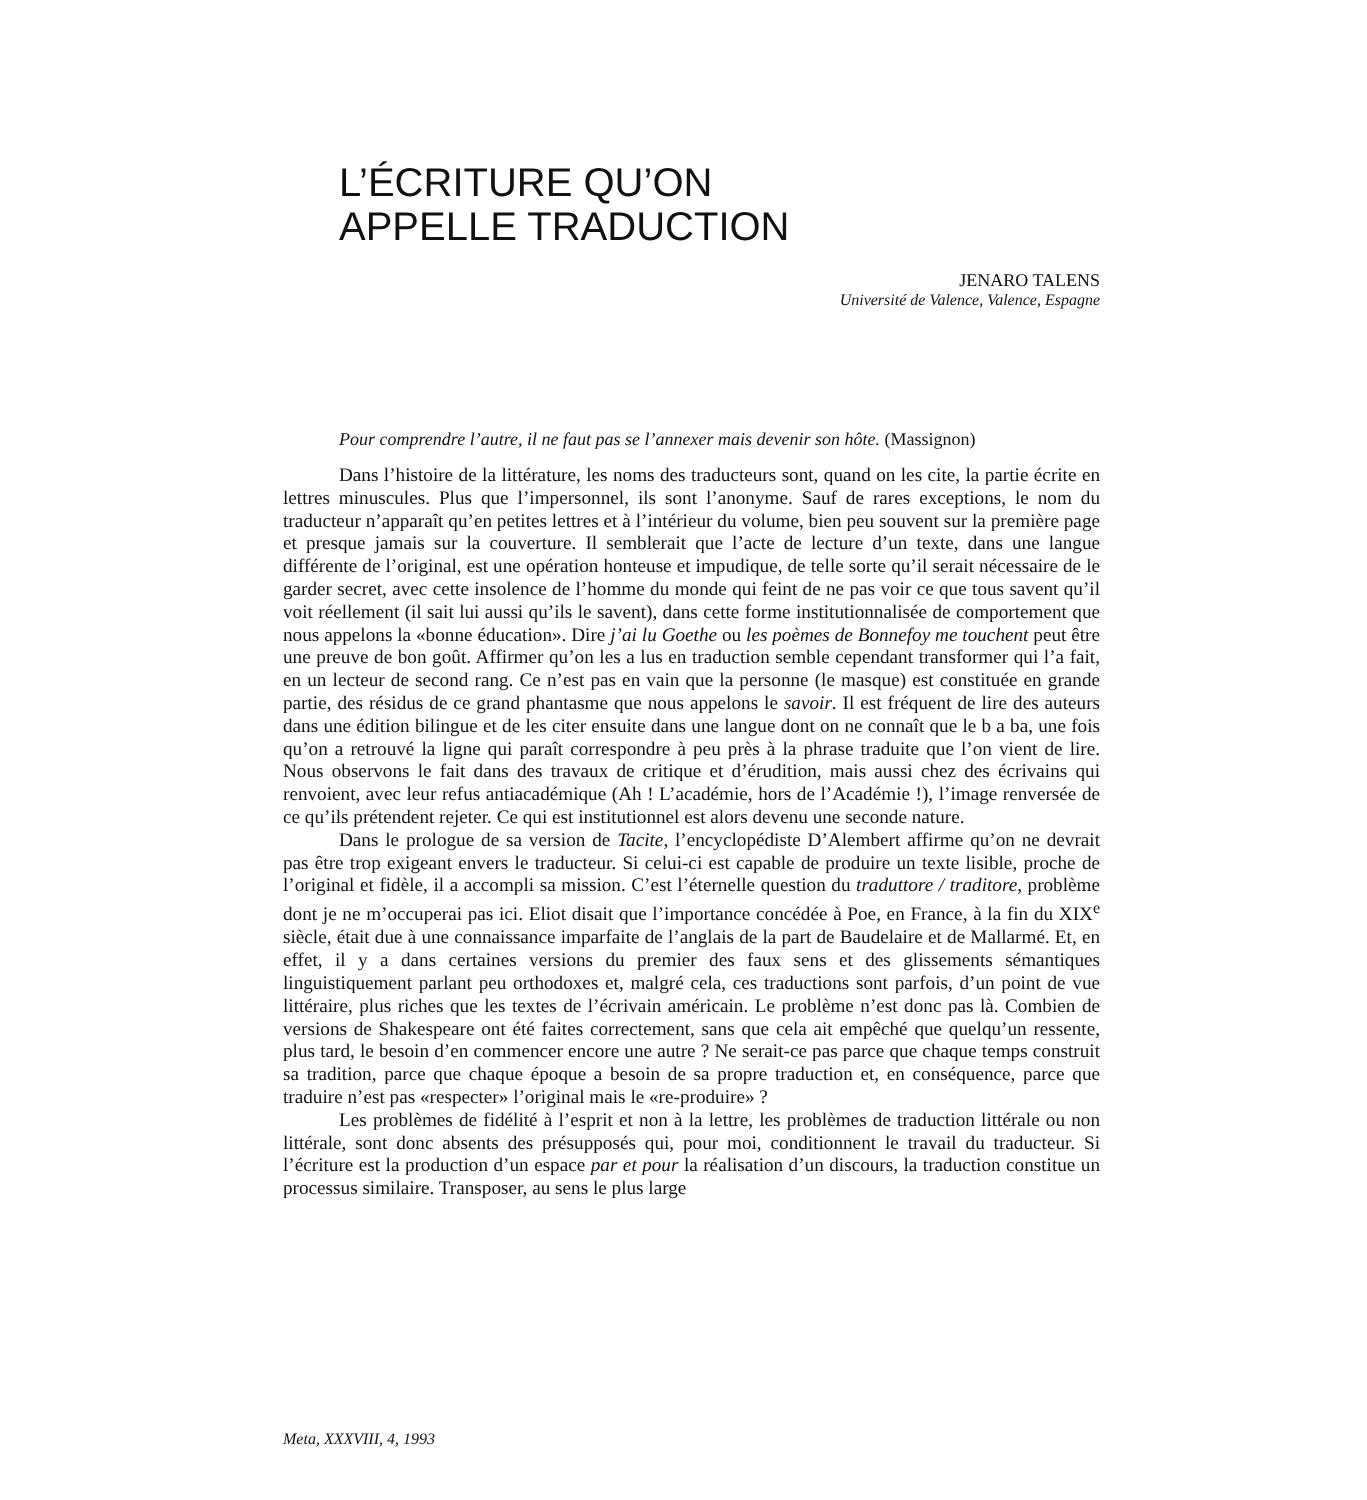L’ÉCRITURE QU’ON
APPELLE TRADUCTION
JENARO TALENS
Université de Valence, Valence, Espagne
Pour comprendre l’autre, il ne faut pas se l’annexer mais devenir son hôte. (Massignon)
Dans l’histoire de la littérature, les noms des traducteurs sont, quand on les cite, la partie écrite en lettres minuscules. Plus que l’impersonnel, ils sont l’anonyme. Sauf de rares exceptions, le nom du traducteur n’apparaît qu’en petites lettres et à l’intérieur du volume, bien peu souvent sur la première page et presque jamais sur la couverture. Il semblerait que l’acte de lecture d’un texte, dans une langue différente de l’original, est une opération honteuse et impudique, de telle sorte qu’il serait nécessaire de le garder secret, avec cette insolence de l’homme du monde qui feint de ne pas voir ce que tous savent qu’il voit réellement (il sait lui aussi qu’ils le savent), dans cette forme institutionnalisée de comportement que nous appelons la «bonne éducation». Dire j’ai lu Goethe ou les poèmes de Bonnefoy me touchent peut être une preuve de bon goût. Affirmer qu’on les a lus en traduction semble cependant transformer qui l’a fait, en un lecteur de second rang. Ce n’est pas en vain que la personne (le masque) est constituée en grande partie, des résidus de ce grand phantasme que nous appelons le savoir. Il est fréquent de lire des auteurs dans une édition bilingue et de les citer ensuite dans une langue dont on ne connaît que le b a ba, une fois qu’on a retrouvé la ligne qui paraît correspondre à peu près à la phrase traduite que l’on vient de lire. Nous observons le fait dans des travaux de critique et d’érudition, mais aussi chez des écrivains qui renvoient, avec leur refus antiacadémique (Ah ! L’académie, hors de l’Académie !), l’image renversée de ce qu’ils prétendent rejeter. Ce qui est institutionnel est alors devenu une seconde nature.
Dans le prologue de sa version de Tacite, l’encyclopédiste D’Alembert affirme qu’on ne devrait pas être trop exigeant envers le traducteur. Si celui-ci est capable de produire un texte lisible, proche de l’original et fidèle, il a accompli sa mission. C’est l’éternelle question du traduttore / traditore, problème dont je ne m’occuperai pas ici. Eliot disait que l’importance concédée à Poe, en France, à la fin du XIX<sup>e</sup> siècle, était due à une connaissance imparfaite de l’anglais de la part de Baudelaire et de Mallarmé. Et, en effet, il y a dans certaines versions du premier des faux sens et des glissements sémantiques linguistiquement parlant peu orthodoxes et, malgré cela, ces traductions sont parfois, d’un point de vue littéraire, plus riches que les textes de l’écrivain américain. Le problème n’est donc pas là. Combien de versions de Shakespeare ont été faites correctement, sans que cela ait empêché que quelqu’un ressente, plus tard, le besoin d’en commencer encore une autre ? Ne serait-ce pas parce que chaque temps construit sa tradition, parce que chaque époque a besoin de sa propre traduction et, en conséquence, parce que traduire n’est pas «respecter» l’original mais le «re-produire» ?
Les problèmes de fidélité à l’esprit et non à la lettre, les problèmes de traduction littérale ou non littérale, sont donc absents des présupposés qui, pour moi, conditionnent le travail du traducteur. Si l’écriture est la production d’un espace par et pour la réalisation d’un discours, la traduction constitue un processus similaire. Transposer, au sens le plus large
Meta, XXXVIII, 4, 1993